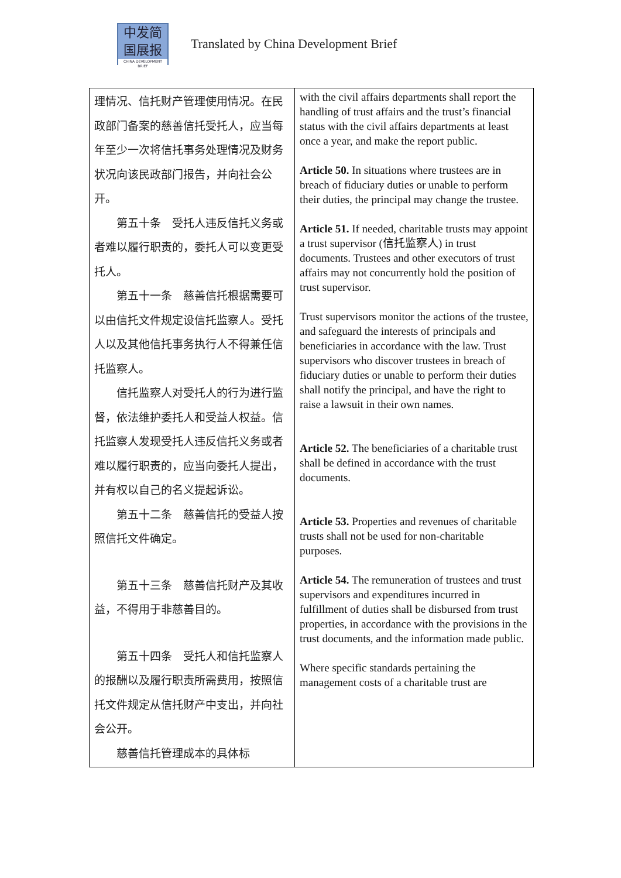中发简
国展报
CHINA DEVELOPMENT BRIEF
Translated by China Development Brief
| 理情况、信托财产管理使用情况。在民政部门备案的慈善信托受托人，应当每年至少一次将信托事务处理情况及财务状况向该民政部门报告，并向社会公开。 第五十条 受托人违反信托义务或者难以履行职责的，委托人可以变更受托人。 第五十一条 慈善信托根据需要可以由信托文件规定设信托监察人。受托人以及其他信托事务执行人不得兼任信托监察人。 信托监察人对受托人的行为进行监督，依法维护委托人和受益人权益。信托监察人发现受托人违反信托义务或者难以履行职责的，应当向委托人提出，并有权以自己的名义提起诉讼。 第五十二条 慈善信托的受益人按照信托文件确定。 第五十三条 慈善信托财产及其收益，不得用于非慈善目的。 第五十四条 受托人和信托监察人的报酬以及履行职责所需费用，按照信托文件规定从信托财产中支出，并向社会公开。 慈善信托管理成本的具体标 | with the civil affairs departments shall report the handling of trust affairs and the trust’s financial status with the civil affairs departments at least once a year, and make the report public. Article 50. In situations where trustees are in breach of fiduciary duties or unable to perform their duties, the principal may change the trustee. Article 51. If needed, charitable trusts may appoint a trust supervisor (信托监察人) in trust documents. Trustees and other executors of trust affairs may not concurrently hold the position of trust supervisor. Trust supervisors monitor the actions of the trustee, and safeguard the interests of principals and beneficiaries in accordance with the law. Trust supervisors who discover trustees in breach of fiduciary duties or unable to perform their duties shall notify the principal, and have the right to raise a lawsuit in their own names. Article 52. The beneficiaries of a charitable trust shall be defined in accordance with the trust documents. Article 53. Properties and revenues of charitable trusts shall not be used for non-charitable purposes. Article 54. The remuneration of trustees and trust supervisors and expenditures incurred in fulfillment of duties shall be disbursed from trust properties, in accordance with the provisions in the trust documents, and the information made public. Where specific standards pertaining the management costs of a charitable trust are |